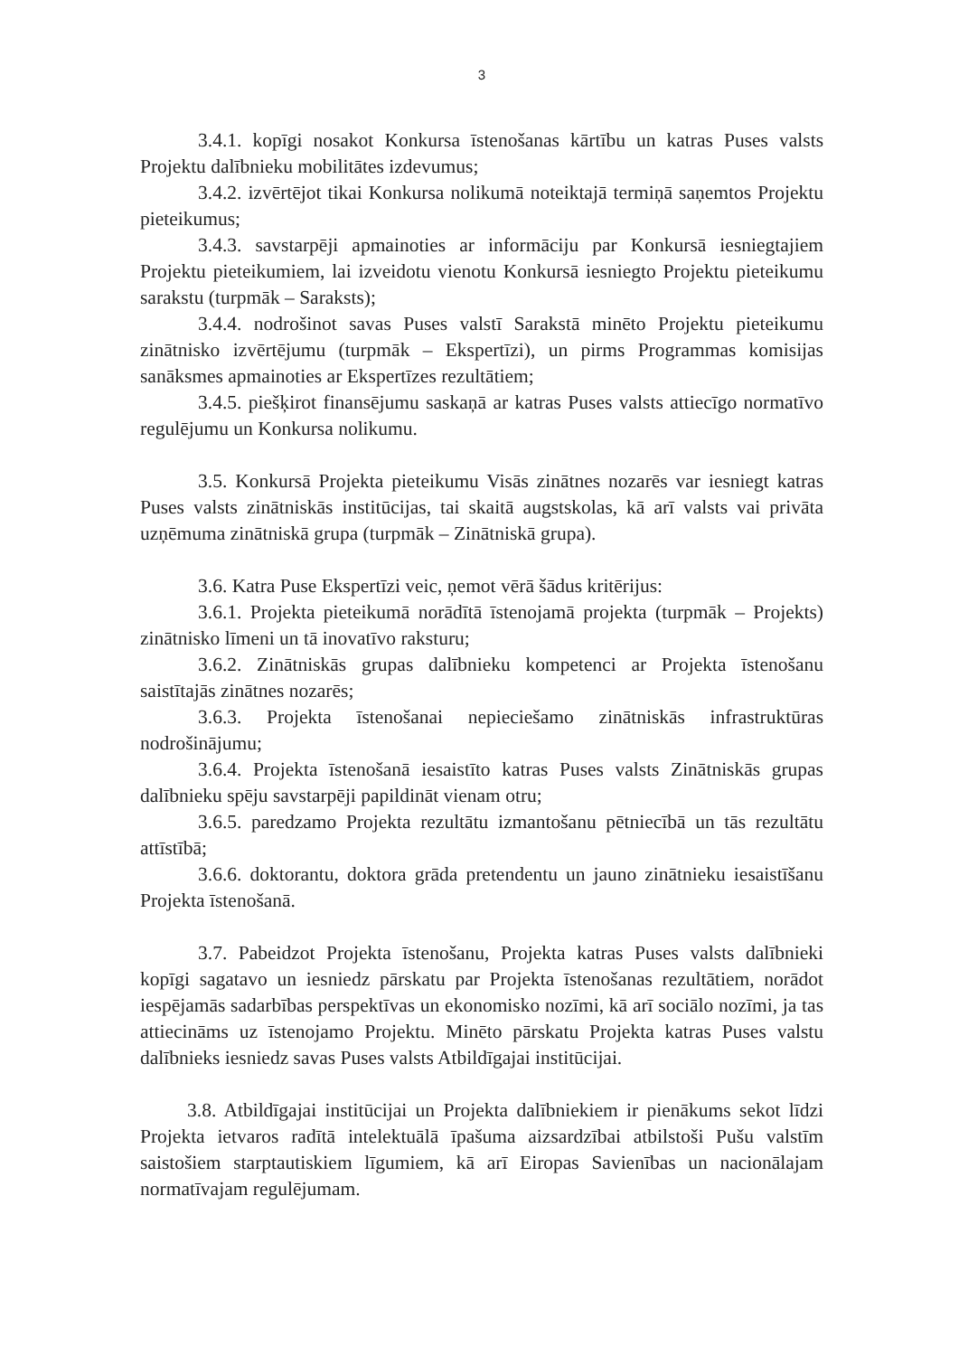3
3.4.1. kopīgi nosakot Konkursa īstenošanas kārtību un katras Puses valsts Projektu dalībnieku mobilitātes izdevumus;
3.4.2. izvērtējot tikai Konkursa nolikumā noteiktajā termiņā saņemtos Projektu pieteikumus;
3.4.3. savstarpēji apmainoties ar informāciju par Konkursā iesniegtajiem Projektu pieteikumiem, lai izveidotu vienotu Konkursā iesniegto Projektu pieteikumu sarakstu (turpmāk – Saraksts);
3.4.4. nodrošinot savas Puses valstī Sarakstā minēto Projektu pieteikumu zinātnisko izvērtējumu (turpmāk – Ekspertīzi), un pirms Programmas komisijas sanāksmes apmainoties ar Ekspertīzes rezultātiem;
3.4.5. piešķirot finansējumu saskaņā ar katras Puses valsts attiecīgo normatīvo regulējumu un Konkursa nolikumu.
3.5. Konkursā Projekta pieteikumu Visās zinātnes nozarēs var iesniegt katras Puses valsts zinātniskās institūcijas, tai skaitā augstskolas, kā arī valsts vai privāta uzņēmuma zinātniskā grupa (turpmāk – Zinātniskā grupa).
3.6. Katra Puse Ekspertīzi veic, ņemot vērā šādus kritērijus:
3.6.1. Projekta pieteikumā norādītā īstenojamā projekta (turpmāk – Projekts) zinātnisko līmeni un tā inovatīvo raksturu;
3.6.2. Zinātniskās grupas dalībnieku kompetenci ar Projekta īstenošanu saistītajās zinātnes nozarēs;
3.6.3. Projekta īstenošanai nepieciešamo zinātniskās infrastruktūras nodrošinājumu;
3.6.4. Projekta īstenošanā iesaistīto katras Puses valsts Zinātniskās grupas dalībnieku spēju savstarpēji papildināt vienam otru;
3.6.5. paredzamo Projekta rezultātu izmantošanu pētniecībā un tās rezultātu attīstībā;
3.6.6. doktorantu, doktora grāda pretendentu un jauno zinātnieku iesaistīšanu Projekta īstenošanā.
3.7. Pabeidzot Projekta īstenošanu, Projekta katras Puses valsts dalībnieki kopīgi sagatavo un iesniedz pārskatu par Projekta īstenošanas rezultātiem, norādot iespējamās sadarbības perspektīvas un ekonomisko nozīmi, kā arī sociālo nozīmi, ja tas attiecināms uz īstenojamo Projektu. Minēto pārskatu Projekta katras Puses valstu dalībnieks iesniedz savas Puses valsts Atbildīgajai institūcijai.
3.8. Atbildīgajai institūcijai un Projekta dalībniekiem ir pienākums sekot līdzi Projekta ietvaros radītā intelektuālā īpašuma aizsardzībai atbilstoši Pušu valstīm saistošiem starptautiskiem līgumiem, kā arī Eiropas Savienības un nacionālajam normatīvajam regulējumam.